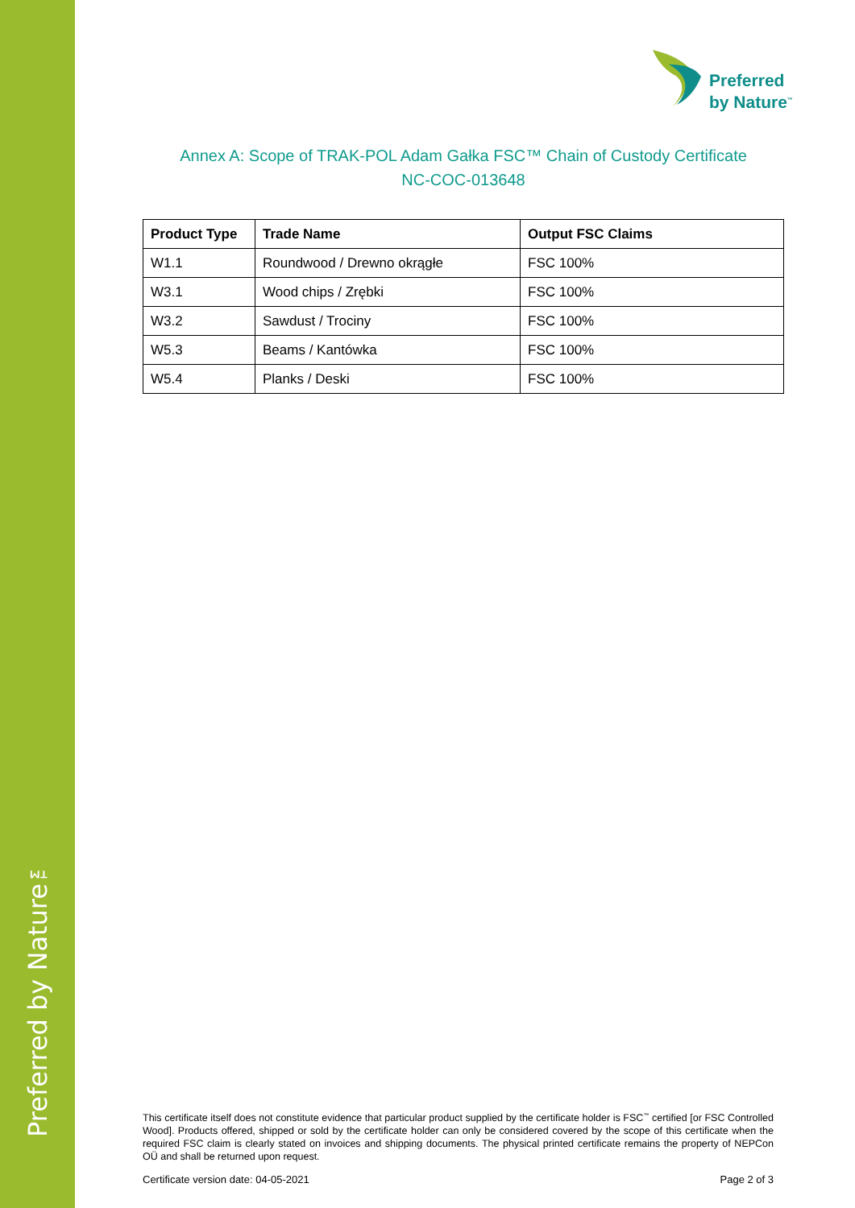Preferred by Nature™
Preferred
by Nature<sup>™</sup>
Annex A: Scope of TRAK-POL Adam Gałka FSC™ Chain of Custody Certificate
NC-COC-013648
| Product Type | Trade Name | Output FSC Claims |
| --- | --- | --- |
| W1.1 | Roundwood / Drewno okrągłe | FSC 100% |
| W3.1 | Wood chips / Zrębki | FSC 100% |
| W3.2 | Sawdust / Trociny | FSC 100% |
| W5.3 | Beams / Kantówka | FSC 100% |
| W5.4 | Planks / Deski | FSC 100% |
This certificate itself does not constitute evidence that particular product supplied by the certificate holder is FSC<sup>™</sup> certified [or FSC Controlled Wood]. Products offered, shipped or sold by the certificate holder can only be considered covered by the scope of this certificate when the required FSC claim is clearly stated on invoices and shipping documents. The physical printed certificate remains the property of NEPCon OÜ and shall be returned upon request.
Certificate version date: 04-05-2021 Page 2 of 3